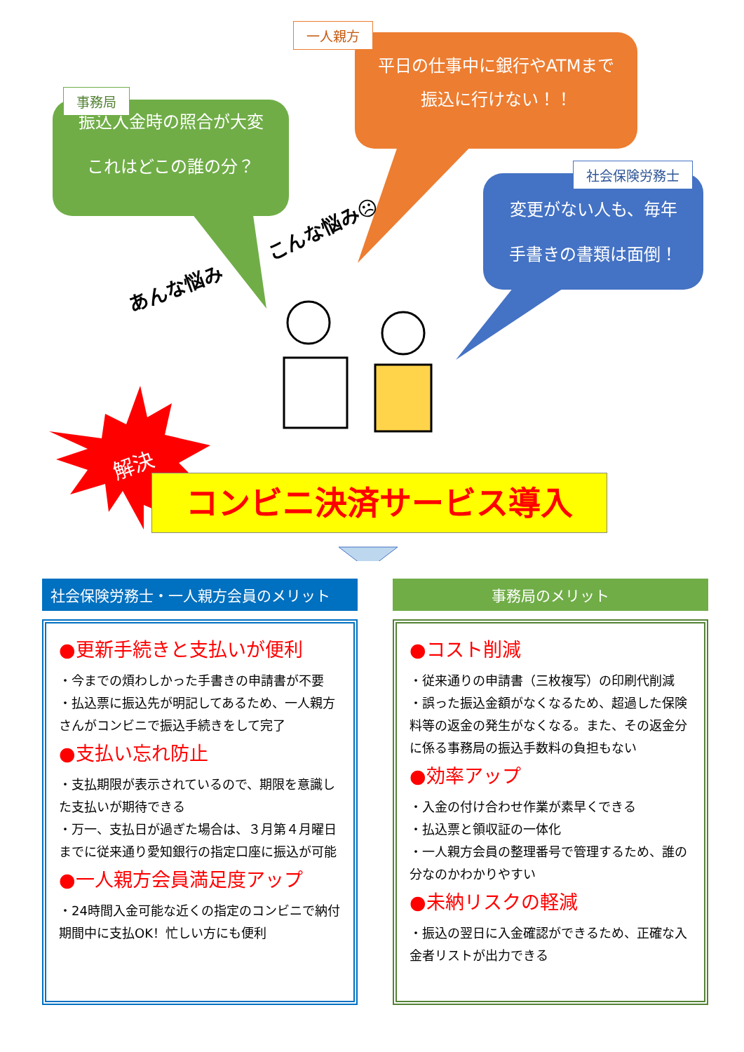振込入金時の照合が大変
これはどこの誰の分？
事務局
平日の仕事中に銀行やATMまで
振込に行けない！！
一人親方
変更がない人も、毎年
手書きの書類は面倒！
社会保険労務士
あんな悩み
こんな悩み☹
解決
コンビニ決済サービス導入
社会保険労務士・一人親方会員のメリット
●更新手続きと支払いが便利
・今までの煩わしかった手書きの申請書が不要
・払込票に振込先が明記してあるため、一人親方さんがコンビニで振込手続きをして完了
●支払い忘れ防止
・支払期限が表示されているので、期限を意識した支払いが期待できる
・万一、支払日が過ぎた場合は、３月第４月曜日までに従来通り愛知銀行の指定口座に振込が可能
●一人親方会員満足度アップ
・24時間入金可能な近くの指定のコンビニで納付期間中に支払OK！忙しい方にも便利
事務局のメリット
●コスト削減
・従来通りの申請書（三枚複写）の印刷代削減
・誤った振込金額がなくなるため、超過した保険料等の返金の発生がなくなる。また、その返金分に係る事務局の振込手数料の負担もない
●効率アップ
・入金の付け合わせ作業が素早くできる
・払込票と領収証の一体化
・一人親方会員の整理番号で管理するため、誰の分なのかわかりやすい
●未納リスクの軽減
・振込の翌日に入金確認ができるため、正確な入金者リストが出力できる